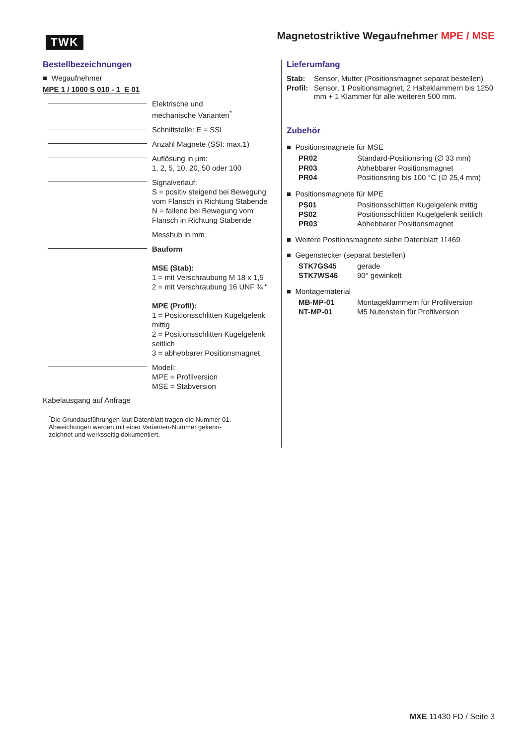TWK
Magnetostriktive Wegaufnehmer MPE / MSE
Bestellbezeichnungen
■ Wegaufnehmer
MPE 1 / 1000 S 010 - 1 E 01
Elektrische und
mechanische Varianten<sup>*</sup>
Schnittstelle: E = SSI
Anzahl Magnete (SSI: max.1)
Auflösung in µm:
1, 2, 5, 10, 20, 50 oder 100
Signalverlauf:
S = positiv steigend bei Bewegung
vom Flansch in Richtung Stabende
N = fallend bei Bewegung vom
Flansch in Richtung Stabende
Messhub in mm
Bauform
MSE (Stab):
1 = mit Verschraubung M 18 x 1,5
2 = mit Verschraubung 16 UNF ¾ "
MPE (Profil):
1 = Positionsschlitten Kugelgelenk mittig
2 = Positionsschlitten Kugelgelenk seitlich
3 = abhebbarer Positionsmagnet
Modell:
MPE = Profilversion
MSE = Stabversion
Kabelausgang auf Anfrage
<sup>*</sup> Die Grundausführungen laut Datenblatt tragen die Nummer 01.
Abweichungen werden mit einer Varianten-Nummer gekenn-
zeichnet und werksseitig dokumentiert.
Lieferumfang
| Stab: | Sensor, Mutter (Positionsmagnet separat bestellen) |
| Profil: | Sensor, 1 Positionsmagnet, 2 Halteklammern bis 1250 mm + 1 Klammer für alle weiteren 500 mm. |
Zubehör
■ Positionsmagnete für MSE
| PR02 | Standard-Positionsring (∅ 33 mm) |
| PR03 | Abhebbarer Positionsmagnet |
| PR04 | Positionsring bis 100 °C (∅ 25,4 mm) |
■ Positionsmagnete für MPE
| PS01 | Positionsschlitten Kugelgelenk mittig |
| PS02 | Positionsschlitten Kugelgelenk seitlich |
| PR03 | Abhebbarer Positionsmagnet |
■ Weitere Positionsmagnete siehe Datenblatt 11469
■ Gegenstecker (separat bestellen)
| STK7GS45 | gerade |
| STK7WS46 | 90° gewinkelt |
■ Montagematerial
| MB-MP-01 | Montageklammern für Profilversion |
| NT-MP-01 | M5 Nutenstein für Profilversion |
MXE 11430 FD / Seite 3